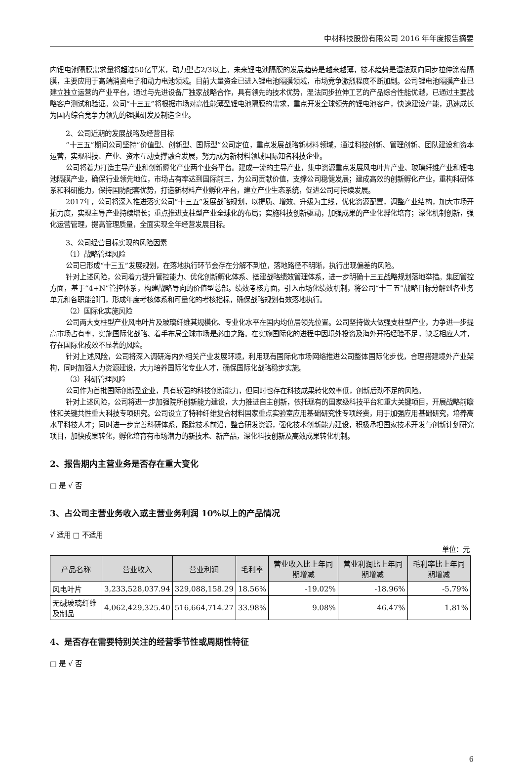中材科技股份有限公司 2016 年年度报告摘要
内锂电池隔膜需求量将超过50亿平米，动力型占2/3以上。未来锂电池隔膜的发展趋势是越来越薄，技术趋势是湿法双向同步拉伸涂覆隔膜，主要应用于高端消费电子和动力电池领域。目前大量资金已进入锂电池隔膜领域，市场竞争激烈程度不断加剧。公司锂电池隔膜产业已建立独立运营的产业平台，通过与先进设备厂独家战略合作，具有领先的技术优势，湿法同步拉伸工艺的产品综合性能优越，已通过主要战略客户测试和验证。公司“十三五”将根据市场对高性能薄型锂电池隔膜的需求，重点开发全球领先的锂电池客户，快速建设产能，迅速成长为国内综合竞争力领先的锂膜研发及制造企业。
2、公司近期的发展战略及经营目标
“十三五”期间公司坚持“价值型、创新型、国际型”公司定位，重点发展战略新材料领域，通过科技创新、管理创新、团队建设和资本运营，实现科技、产业、资本互动支撑融合发展，努力成为新材料领域国际知名科技企业。
公司将着力打造主导产业和创新孵化产业两个业务平台。建成一流的主导产业，集中资源重点发展风电叶片产业、玻璃纤维产业和锂电池隔膜产业，确保行业领先地位，市场占有率达到国际前三，为公司贡献价值，支撑公司稳健发展；建成高效的创新孵化产业，重构科研体系和科研能力，保持国防配套优势，打造新材料产业孵化平台，建立产业生态系统，促进公司可持续发展。
2017年，公司将深入推进落实公司“十三五”发展战略规划，以提质、增效、升级为主线，优化资源配置，调整产业结构，加大市场开拓力度，实现主导产业持续增长；重点推进支柱型产业全球化的布局；实施科技创新驱动，加强成果的产业化孵化培育；深化机制创新，强化运营管理，提高管理质量，全面实现全年经营发展目标。
3、公司经营目标实现的风险因素
（1）战略管理风险
公司已形成“十三五”发展规划，在落地执行环节会存在分解不到位，落地路径不明晰，执行出现偏差的风险。
针对上述风险，公司着力提升管控能力、优化创新孵化体系、搭建战略绩效管理体系，进一步明确十三五战略规划落地举措。集团管控方面，基于“4+N”管控体系，构建战略导向的价值型总部。绩效考核方面，引入市场化绩效机制，将公司“十三五”战略目标分解到各业务单元和各职能部门，形成年度考核体系和可量化的考核指标，确保战略规划有效落地执行。
（2）国际化实施风险
公司两大支柱型产业风电叶片及玻璃纤维其规模化、专业化水平在国内均位居领先位置。公司坚持做大做强支柱型产业，力争进一步提高市场占有率，实施国际化战略、着手布局全球市场是必由之路。在实施国际化的进程中因境外投资及海外开拓经验不足，缺乏相应人才，存在国际化成效不显著的风险。
针对上述风险，公司将深入调研海内外相关产业发展环境，利用现有国际化市场网络推进公司整体国际化步伐，合理搭建境外产业架构，同时加强人力资源建设，大力培养国际化专业人才，确保国际化战略稳步实施。
（3）科研管理风险
公司作为首批国际创新型企业，具有较强的科技创新能力，但同时也存在科技成果转化效率低，创新后劲不足的风险。
针对上述风险，公司将进一步加强院所创新能力建设，大力推进自主创新，依托现有的国家级科技平台和重大关键项目，开展战略前瞻性和关键共性重大科技专项研究。公司设立了特种纤维复合材料国家重点实验室应用基础研究性专项经费，用于加强应用基础研究，培养高水平科技人才；同时进一步完善科研体系，跟踪技术前沿，整合研发资源，强化技术创新能力建设，积极承担国家技术开发与创新计划研究项目，加快成果转化，孵化培育有市场潜力的新技术、新产品，深化科技创新及高效成果转化机制。
2、报告期内主营业务是否存在重大变化
□ 是 √ 否
3、占公司主营业务收入或主营业务利润 10%以上的产品情况
√ 适用 □ 不适用
单位：元
| 产品名称 | 营业收入 | 营业利润 | 毛利率 | 营业收入比上年同期增减 | 营业利润比上年同期增减 | 毛利率比上年同期增减 |
| --- | --- | --- | --- | --- | --- | --- |
| 风电叶片 | 3,233,528,037.94 | 329,088,158.29 | 18.56% | -19.02% | -18.96% | -5.79% |
| 无碱玻璃纤维及制品 | 4,062,429,325.40 | 516,664,714.27 | 33.98% | 9.08% | 46.47% | 1.81% |
4、是否存在需要特别关注的经营季节性或周期性特征
□ 是 √ 否
6